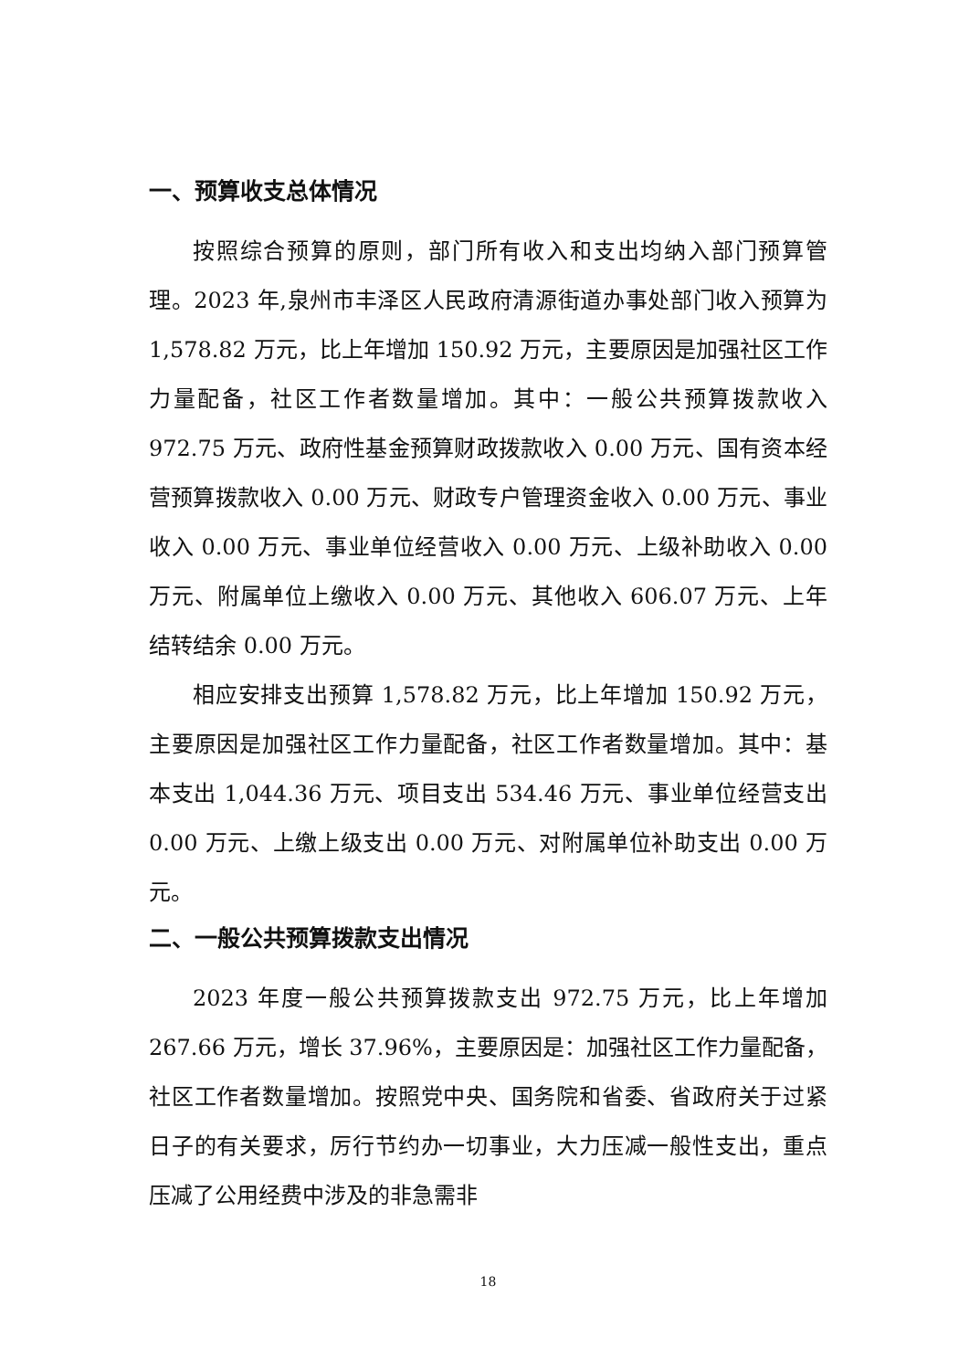一、预算收支总体情况
按照综合预算的原则，部门所有收入和支出均纳入部门预算管理。2023 年,泉州市丰泽区人民政府清源街道办事处部门收入预算为 1,578.82 万元，比上年增加 150.92 万元，主要原因是加强社区工作力量配备，社区工作者数量增加。其中：一般公共预算拨款收入 972.75 万元、政府性基金预算财政拨款收入 0.00 万元、国有资本经营预算拨款收入 0.00 万元、财政专户管理资金收入 0.00 万元、事业收入 0.00 万元、事业单位经营收入 0.00 万元、上级补助收入 0.00 万元、附属单位上缴收入 0.00 万元、其他收入 606.07 万元、上年结转结余 0.00 万元。
相应安排支出预算 1,578.82 万元，比上年增加 150.92 万元，主要原因是加强社区工作力量配备，社区工作者数量增加。其中：基本支出 1,044.36 万元、项目支出 534.46 万元、事业单位经营支出 0.00 万元、上缴上级支出 0.00 万元、对附属单位补助支出 0.00 万元。
二、一般公共预算拨款支出情况
2023 年度一般公共预算拨款支出 972.75 万元，比上年增加 267.66 万元，增长 37.96%，主要原因是：加强社区工作力量配备，社区工作者数量增加。按照党中央、国务院和省委、省政府关于过紧日子的有关要求，厉行节约办一切事业，大力压减一般性支出，重点压减了公用经费中涉及的非急需非
18